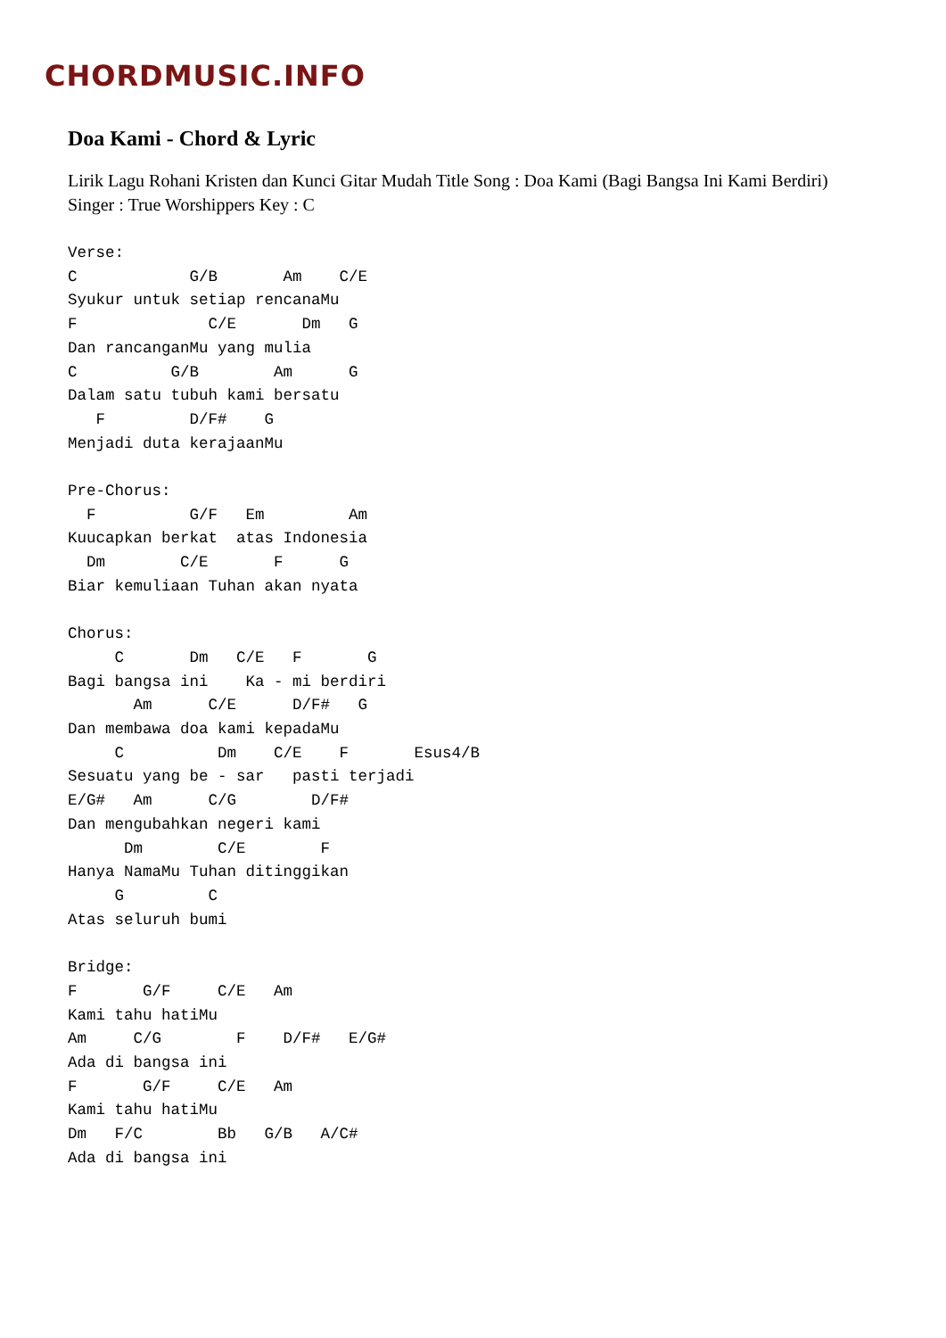CHORDMUSIC.INFO
Doa Kami - Chord & Lyric
Lirik Lagu Rohani Kristen dan Kunci Gitar Mudah Title Song : Doa Kami (Bagi Bangsa Ini Kami Berdiri) Singer : True Worshippers Key : C
Verse:
C            G/B       Am    C/E
Syukur untuk setiap rencanaMu
F              C/E       Dm   G
Dan rancanganMu yang mulia
C          G/B        Am      G
Dalam satu tubuh kami bersatu
   F         D/F#    G
Menjadi duta kerajaanMu

Pre-Chorus:
  F          G/F   Em         Am
Kuucapkan berkat  atas Indonesia
  Dm        C/E       F      G
Biar kemuliaan Tuhan akan nyata

Chorus:
     C       Dm   C/E   F       G
Bagi bangsa ini    Ka - mi berdiri
       Am      C/E      D/F#   G
Dan membawa doa kami kepadaMu
     C          Dm    C/E    F       Esus4/B
Sesuatu yang be - sar   pasti terjadi
E/G#   Am      C/G        D/F#
Dan mengubahkan negeri kami
      Dm        C/E        F
Hanya NamaMu Tuhan ditinggikan
     G         C
Atas seluruh bumi

Bridge:
F       G/F     C/E   Am
Kami tahu hatiMu
Am     C/G        F    D/F#   E/G#
Ada di bangsa ini
F       G/F     C/E   Am
Kami tahu hatiMu
Dm   F/C        Bb   G/B   A/C#
Ada di bangsa ini